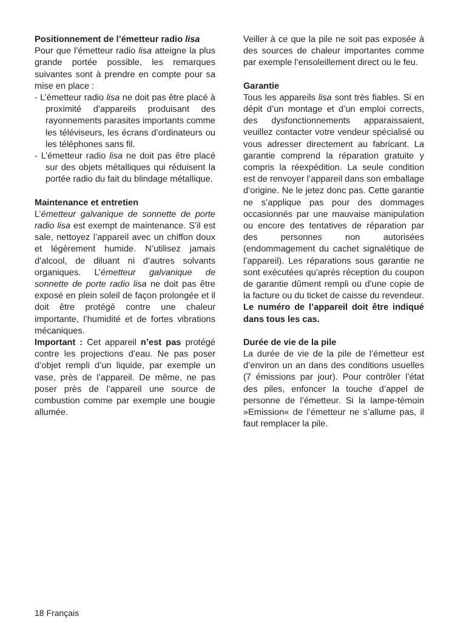Positionnement de l’émetteur radio lisa
Pour que l’émetteur radio lisa atteigne la plus grande portée possible, les remarques suivantes sont à prendre en compte pour sa mise en place :
- L’émetteur radio lisa ne doit pas être placé à proximité d’appareils produisant des rayonnements parasites importants comme les téléviseurs, les écrans d’ordinateurs ou les téléphones sans fil.
- L’émetteur radio lisa ne doit pas être placé sur des objets métalliques qui réduisent la portée radio du fait du blindage métallique.
Maintenance et entretien
L’émetteur galvanique de sonnette de porte radio lisa est exempt de maintenance. S’il est sale, nettoyez l’appareil avec un chiffon doux et légèrement humide. N’utilisez jamais d’alcool, de diluant ni d’autres solvants organiques. L’émetteur galvanique de sonnette de porte radio lisa ne doit pas être exposé en plein soleil de façon prolongée et il doit être protégé contre une chaleur importante, l’humidité et de fortes vibrations mécaniques.
Important : Cet appareil n’est pas protégé contre les projections d’eau. Ne pas poser d’objet rempli d’un liquide, par exemple un vase, près de l’appareil. De même, ne pas poser près de l’appareil une source de combustion comme par exemple une bougie allumée.
Veiller à ce que la pile ne soit pas exposée à des sources de chaleur importantes comme par exemple l’ensoleillement direct ou le feu.
Garantie
Tous les appareils lisa sont très fiables. Si en dépit d’un montage et d’un emploi corrects, des dysfonctionnements apparaissaient, veuillez contacter votre vendeur spécialisé ou vous adresser directement au fabricant. La garantie comprend la réparation gratuite y compris la réexpédition. La seule condition est de renvoyer l’appareil dans son emballage d’origine. Ne le jetez donc pas. Cette garantie ne s’applique pas pour des dommages occasionnés par une mauvaise manipulation ou encore des tentatives de réparation par des personnes non autorisées (endommagement du cachet signalétique de l’appareil). Les réparations sous garantie ne sont exécutées qu’après réception du coupon de garantie dûment rempli ou d’une copie de la facture ou du ticket de caisse du revendeur.
Le numéro de l’appareil doit être indiqué dans tous les cas.
Durée de vie de la pile
La durée de vie de la pile de l’émetteur est d’environ un an dans des conditions usuelles (7 émissions par jour). Pour contrôler l’état des piles, enfoncer la touche d’appel de personne de l’émetteur. Si la lampe-témoin »Emission« de l’émetteur ne s’allume pas, il faut remplacer la pile.
18 Français